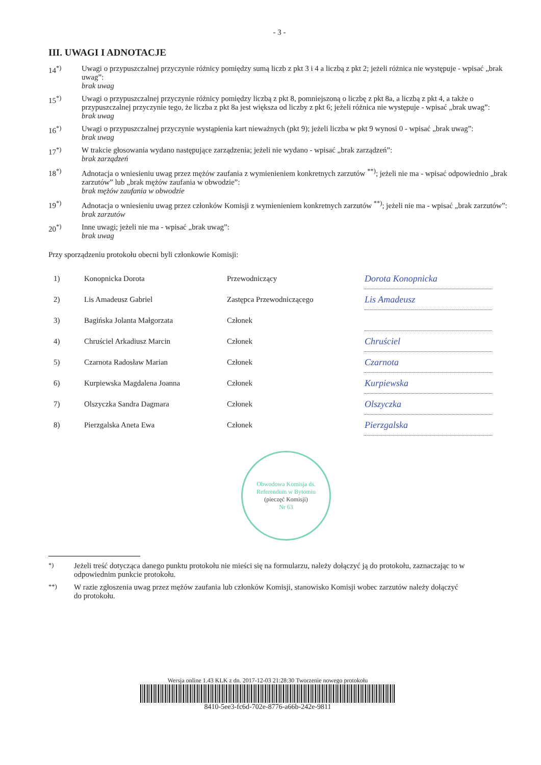- 3 -
III. UWAGI I ADNOTACJE
14<sup>*)</sup> Uwagi o przypuszczalnej przyczynie różnicy pomiędzy sumą liczb z pkt 3 i 4 a liczbą z pkt 2; jeżeli różnica nie występuje - wpisać „brak uwag”:
brak uwag
15<sup>*)</sup> Uwagi o przypuszczalnej przyczynie różnicy pomiędzy liczbą z pkt 8, pomniejszoną o liczbę z pkt 8a, a liczbą z pkt 4, a także o przypuszczalnej przyczynie tego, że liczba z pkt 8a jest większa od liczby z pkt 6; jeżeli różnica nie występuje - wpisać „brak uwag”:
brak uwag
16<sup>*)</sup> Uwagi o przypuszczalnej przyczynie wystąpienia kart nieważnych (pkt 9); jeżeli liczba w pkt 9 wynosi 0 - wpisać „brak uwag”:
brak uwag
17<sup>*)</sup> W trakcie głosowania wydano następujące zarządzenia; jeżeli nie wydano - wpisać „brak zarządzeń”:
brak zarządzeń
18<sup>*)</sup> Adnotacja o wniesieniu uwag przez mężów zaufania z wymienieniem konkretnych zarzutów <sup>**)</sup>; jeżeli nie ma - wpisać odpowiednio „brak zarzutów” lub „brak mężów zaufania w obwodzie”:
brak mężów zaufania w obwodzie
19<sup>*)</sup> Adnotacja o wniesieniu uwag przez członków Komisji z wymienieniem konkretnych zarzutów <sup>**)</sup>; jeżeli nie ma - wpisać „brak zarzutów”:
brak zarzutów
20<sup>*)</sup> Inne uwagi; jeżeli nie ma - wpisać „brak uwag”:
brak uwag
Przy sporządzeniu protokołu obecni byli członkowie Komisji:
| 1) | Konopnicka Dorota | Przewodniczący | Dorota Konopnicka |
| 2) | Lis Amadeusz Gabriel | Zastępca Przewodniczącego | Lis Amadeusz |
| 3) | Bagińska Jolanta Małgorzata | Członek | |
| 4) | Chruściel Arkadiusz Marcin | Członek | Chruściel |
| 5) | Czarnota Radosław Marian | Członek | Czarnota |
| 6) | Kurpiewska Magdalena Joanna | Członek | Kurpiewska |
| 7) | Olszyczka Sandra Dagmara | Członek | Olszyczka |
| 8) | Pierzgalska Aneta Ewa | Członek | Pierzgalska |
Obwodowa Komisja ds. Referendum w Bytomiu
(pieczęć Komisji)
Nr 63
<sup>*)</sup> Jeżeli treść dotycząca danego punktu protokołu nie mieści się na formularzu, należy dołączyć ją do protokołu, zaznaczając to w odpowiednim punkcie protokołu.
<sup>**)</sup> W razie zgłoszenia uwag przez mężów zaufania lub członków Komisji, stanowisko Komisji wobec zarzutów należy dołączyć do protokołu.
Wersja online 1.43 KLK z dn. 2017-12-03 21:28:30 Tworzenie nowego protokołu
8410-5ee3-fc6d-702e-8776-a66b-242e-9811